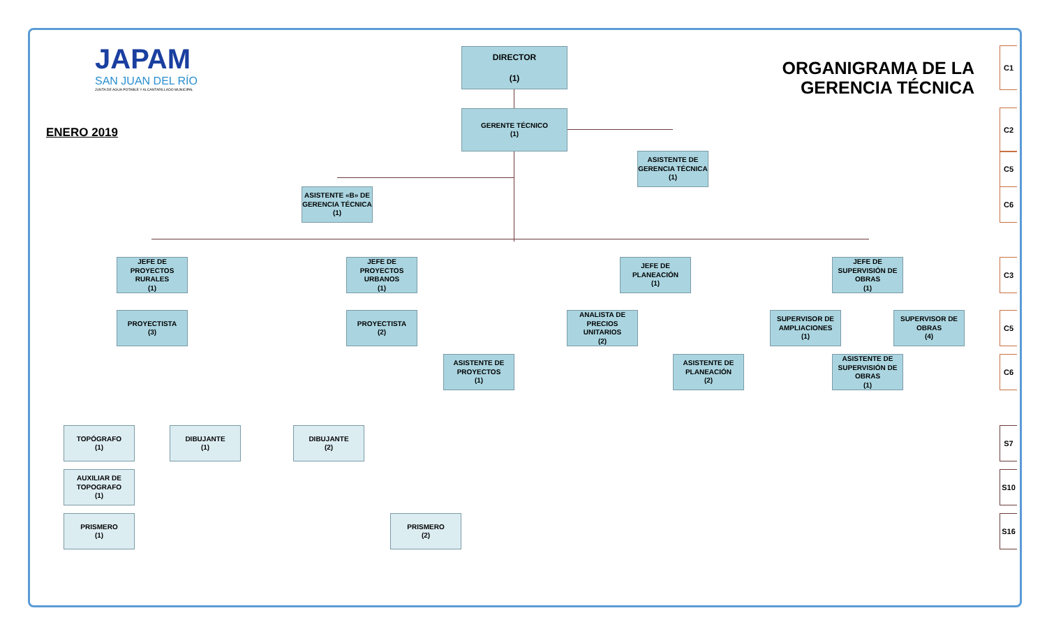JAPAM
SAN JUAN DEL RÍO
JUNTA DE AGUA POTABLE Y ALCANTARILLADO MUNICIPAL
ENERO 2019
ORGANIGRAMA DE LA
GERENCIA TÉCNICA
DIRECTOR
(1)
GERENTE TÉCNICO
(1)
ASISTENTE DE GERENCIA TÉCNICA
(1)
ASISTENTE «B» DE GERENCIA TÉCNICA
(1)
JEFE DE PROYECTOS RURALES
(1)
JEFE DE PROYECTOS URBANOS
(1)
JEFE DE PLANEACIÓN
(1)
JEFE DE SUPERVISIÓN DE OBRAS
(1)
PROYECTISTA
(3)
PROYECTISTA
(2)
ASISTENTE DE PROYECTOS
(1)
ANALISTA DE PRECIOS UNITARIOS
(2)
ASISTENTE DE PLANEACIÓN
(2)
SUPERVISOR DE AMPLIACIONES
(1)
SUPERVISOR DE OBRAS
(4)
ASISTENTE DE SUPERVISIÓN DE OBRAS
(1)
TOPÓGRAFO
(1)
DIBUJANTE
(1)
DIBUJANTE
(2)
AUXILIAR DE TOPOGRAFO
(1)
PRISMERO
(1)
PRISMERO
(2)
C1
C2
C5
C6
C3
C5
C6
S7
S10
S16